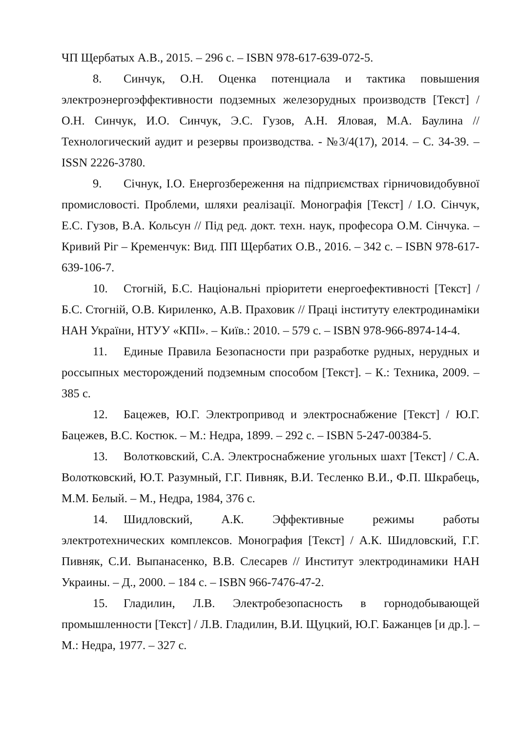ЧП Щербатых А.В., 2015. – 296 с. – ISBN 978-617-639-072-5.
8. Синчук, О.Н. Оценка потенциала и тактика повышения электроэнергоэффективности подземных железорудных производств [Текст] / О.Н. Синчук, И.О. Синчук, Э.С. Гузов, А.Н. Яловая, М.А. Баулина // Технологический аудит и резервы производства. - №3/4(17), 2014. – С. 34-39. – ISSN 2226-3780.
9. Січнук, І.О. Енергозбереження на підприємствах гірничовидобувної промисловості. Проблеми, шляхи реалізації. Монографія [Текст] / І.О. Сінчук, Е.С. Гузов, В.А. Кольсун // Під ред. докт. техн. наук, професора О.М. Сінчука. – Кривий Ріг – Кременчук: Вид. ПП Щербатих О.В., 2016. – 342 с. – ISBN 978-617-639-106-7.
10. Стогній, Б.С. Національні пріоритети енергоефективності [Текст] / Б.С. Стогній, О.В. Кириленко, А.В. Праховик // Праці інституту електродинаміки НАН України, НТУУ «КПІ». – Київ.: 2010. – 579 с. – ISBN 978-966-8974-14-4.
11. Единые Правила Безопасности при разработке рудных, нерудных и россыпных месторождений подземным способом [Текст]. – К.: Техника, 2009. – 385 с.
12. Бацежев, Ю.Г. Электропривод и электроснабжение [Текст] / Ю.Г. Бацежев, В.С. Костюк. – М.: Недра, 1899. – 292 с. – ISBN 5-247-00384-5.
13. Волотковский, С.А. Электроснабжение угольных шахт [Текст] / С.А. Волотковский, Ю.Т. Разумный, Г.Г. Пивняк, В.И. Тесленко В.И., Ф.П. Шкрабець, М.М. Белый. – М., Недра, 1984, 376 с.
14. Шидловский, А.К. Эффективные режимы работы электротехнических комплексов. Монография [Текст] / А.К. Шидловский, Г.Г. Пивняк, С.И. Выпанасенко, В.В. Слесарев // Институт электродинамики НАН Украины. – Д., 2000. – 184 с. – ISBN 966-7476-47-2.
15. Гладилин, Л.В. Электробезопасность в горнодобывающей промышленности [Текст] / Л.В. Гладилин, В.И. Щуцкий, Ю.Г. Бажанцев [и др.]. – М.: Недра, 1977. – 327 с.